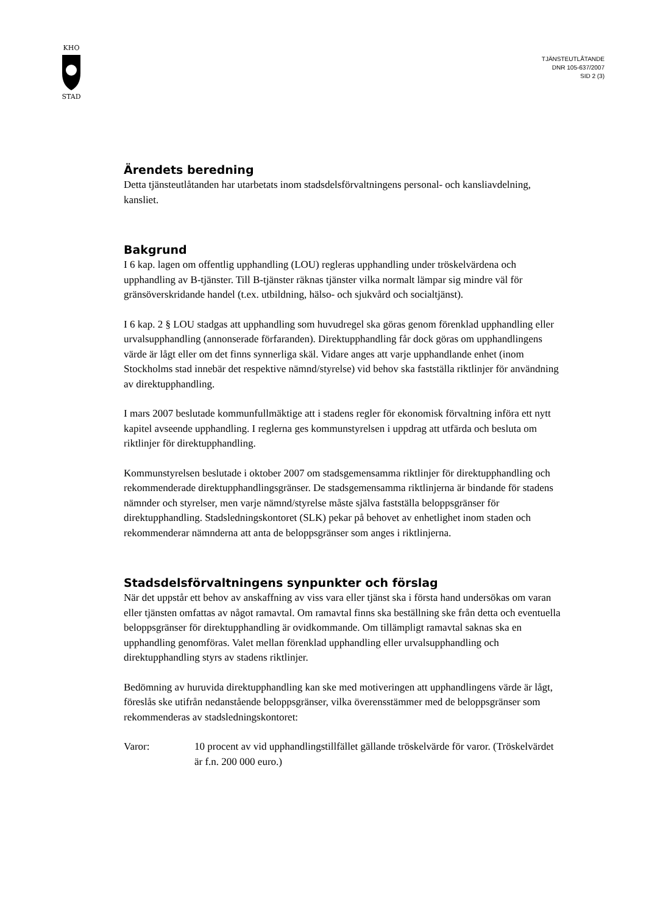KHO
STAD
TJÄNSTEUTLÅTANDE
DNR 105-637/2007
SID 2 (3)
Ärendets beredning
Detta tjänsteutlåtanden har utarbetats inom stadsdelsförvaltningens personal- och kansliavdelning, kansliet.
Bakgrund
I 6 kap. lagen om offentlig upphandling (LOU) regleras upphandling under tröskelvärdena och upphandling av B-tjänster. Till B-tjänster räknas tjänster vilka normalt lämpar sig mindre väl för gränsöverskridande handel (t.ex. utbildning, hälso- och sjukvård och socialtjänst).
I 6 kap. 2 § LOU stadgas att upphandling som huvudregel ska göras genom förenklad upphandling eller urvalsupphandling (annonserade förfaranden). Direktupphandling får dock göras om upphandlingens värde är lågt eller om det finns synnerliga skäl. Vidare anges att varje upphandlande enhet (inom Stockholms stad innebär det respektive nämnd/styrelse) vid behov ska fastställa riktlinjer för användning av direktupphandling.
I mars 2007 beslutade kommunfullmäktige att i stadens regler för ekonomisk förvaltning införa ett nytt kapitel avseende upphandling. I reglerna ges kommunstyrelsen i uppdrag att utfärda och besluta om riktlinjer för direktupphandling.
Kommunstyrelsen beslutade i oktober 2007 om stadsgemensamma riktlinjer för direktupphandling och rekommenderade direktupphandlingsgränser. De stadsgemensamma riktlinjerna är bindande för stadens nämnder och styrelser, men varje nämnd/styrelse måste själva fastställa beloppsgränser för direktupphandling. Stadsledningskontoret (SLK) pekar på behovet av enhetlighet inom staden och rekommenderar nämnderna att anta de beloppsgränser som anges i riktlinjerna.
Stadsdelsförvaltningens synpunkter och förslag
När det uppstår ett behov av anskaffning av viss vara eller tjänst ska i första hand undersökas om varan eller tjänsten omfattas av något ramavtal. Om ramavtal finns ska beställning ske från detta och eventuella beloppsgränser för direktupphandling är ovidkommande. Om tillämpligt ramavtal saknas ska en upphandling genomföras. Valet mellan förenklad upphandling eller urvalsupphandling och direktupphandling styrs av stadens riktlinjer.
Bedömning av huruvida direktupphandling kan ske med motiveringen att upphandlingens värde är lågt, föreslås ske utifrån nedanstående beloppsgränser, vilka överensstämmer med de beloppsgränser som rekommenderas av stadsledningskontoret:
Varor: 10 procent av vid upphandlingstillfället gällande tröskelvärde för varor. (Tröskelvärdet är f.n. 200 000 euro.)